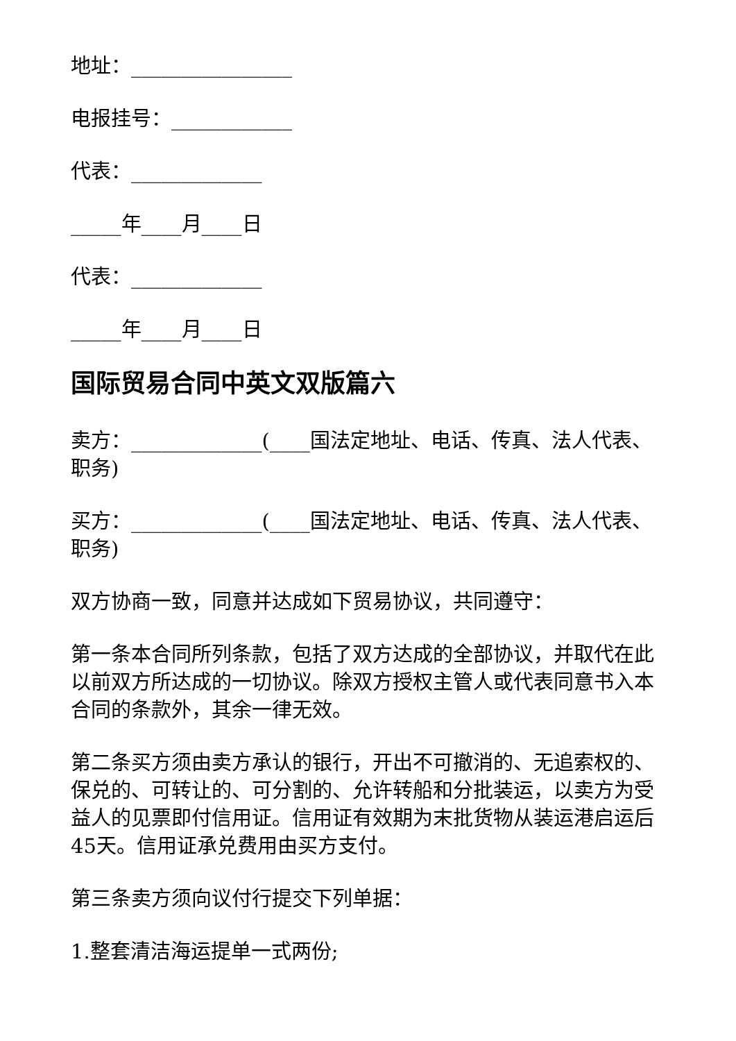地址：________________
电报挂号：____________
代表：_____________
_____年____月____日
代表：_____________
_____年____月____日
国际贸易合同中英文双版篇六
卖方：_____________(____国法定地址、电话、传真、法人代表、职务)
买方：_____________(____国法定地址、电话、传真、法人代表、职务)
双方协商一致，同意并达成如下贸易协议，共同遵守：
第一条本合同所列条款，包括了双方达成的全部协议，并取代在此以前双方所达成的一切协议。除双方授权主管人或代表同意书入本合同的条款外，其余一律无效。
第二条买方须由卖方承认的银行，开出不可撤消的、无追索权的、保兑的、可转让的、可分割的、允许转船和分批装运，以卖方为受益人的见票即付信用证。信用证有效期为末批货物从装运港启运后45天。信用证承兑费用由买方支付。
第三条卖方须向议付行提交下列单据：
1.整套清洁海运提单一式两份;